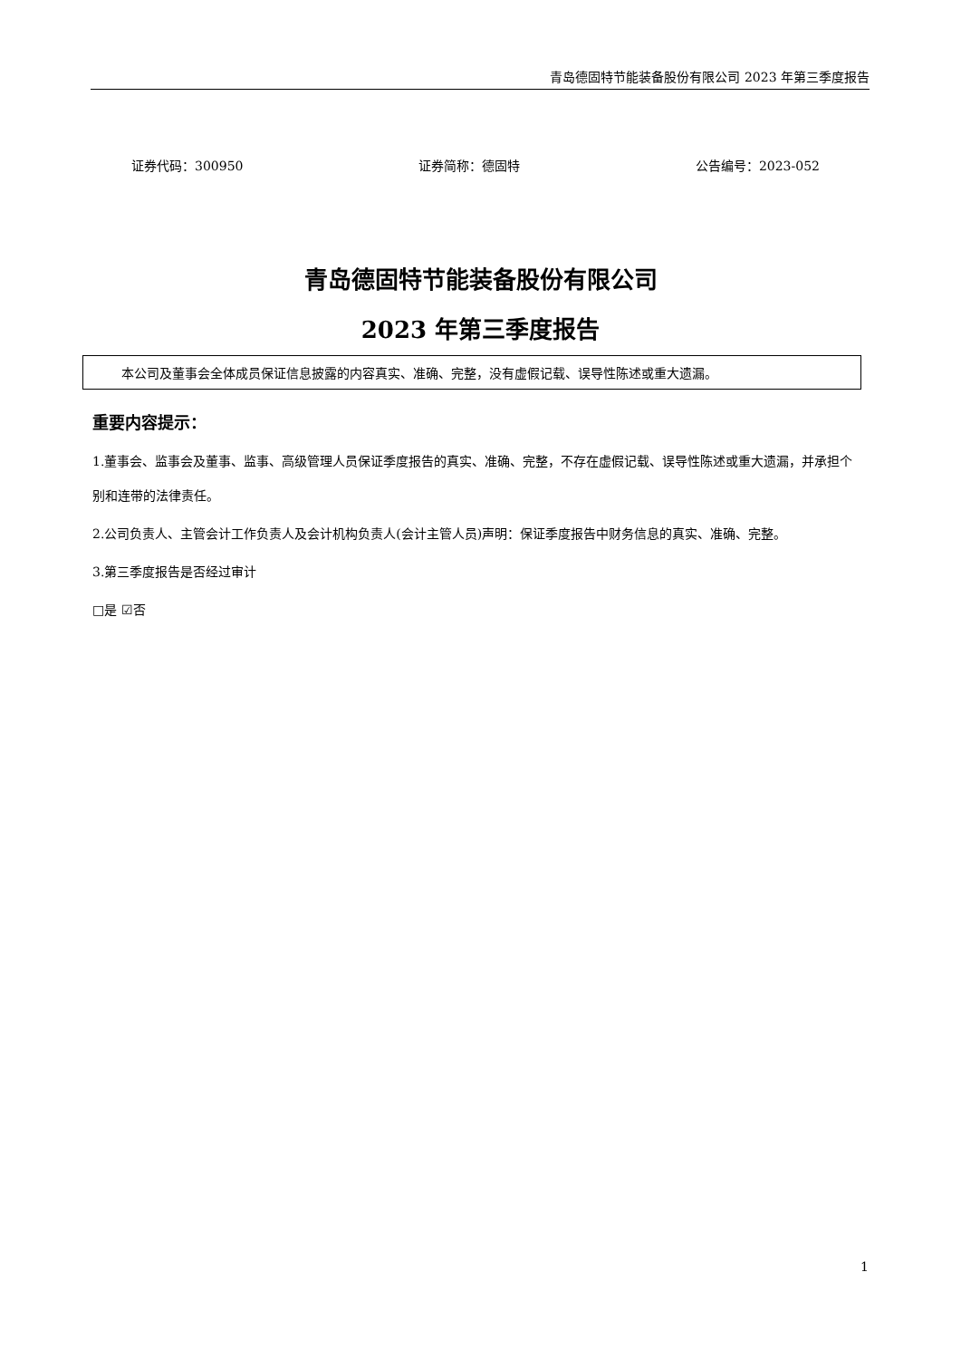青岛德固特节能装备股份有限公司 2023 年第三季度报告
证券代码：300950 证券简称：德固特 公告编号：2023-052
青岛德固特节能装备股份有限公司
2023 年第三季度报告
本公司及董事会全体成员保证信息披露的内容真实、准确、完整，没有虚假记载、误导性陈述或重大遗漏。
重要内容提示：
1.董事会、监事会及董事、监事、高级管理人员保证季度报告的真实、准确、完整，不存在虚假记载、误导性陈述或重大遗漏，并承担个别和连带的法律责任。
2.公司负责人、主管会计工作负责人及会计机构负责人(会计主管人员)声明：保证季度报告中财务信息的真实、准确、完整。
3.第三季度报告是否经过审计
□是 ☑否
1